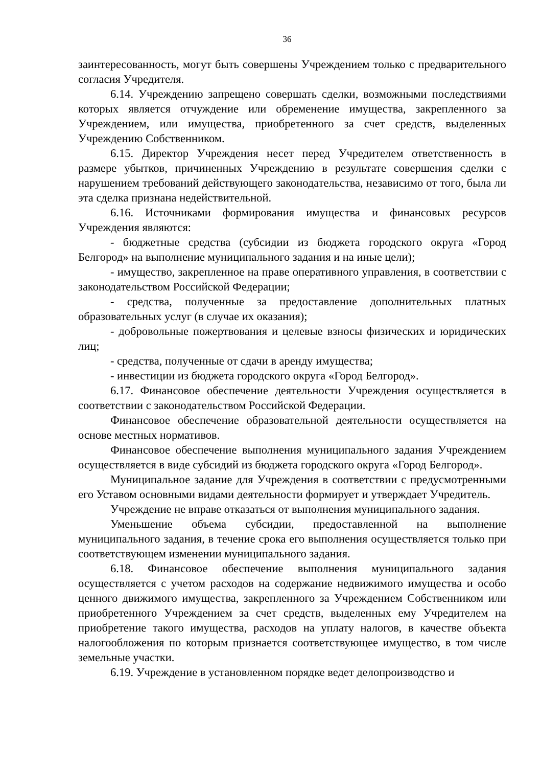36
заинтересованность, могут быть совершены Учреждением только с предварительного согласия Учредителя.
6.14. Учреждению запрещено совершать сделки, возможными последствиями которых является отчуждение или обременение имущества, закрепленного за Учреждением, или имущества, приобретенного за счет средств, выделенных Учреждению Собственником.
6.15. Директор Учреждения несет перед Учредителем ответственность в размере убытков, причиненных Учреждению в результате совершения сделки с нарушением требований действующего законодательства, независимо от того, была ли эта сделка признана недействительной.
6.16. Источниками формирования имущества и финансовых ресурсов Учреждения являются:
- бюджетные средства (субсидии из бюджета городского округа «Город Белгород» на выполнение муниципального задания и на иные цели);
- имущество, закрепленное на праве оперативного управления, в соответствии с законодательством Российской Федерации;
- средства, полученные за предоставление дополнительных платных образовательных услуг (в случае их оказания);
- добровольные пожертвования и целевые взносы физических и юридических лиц;
- средства, полученные от сдачи в аренду имущества;
- инвестиции из бюджета городского округа «Город Белгород».
6.17. Финансовое обеспечение деятельности Учреждения осуществляется в соответствии с законодательством Российской Федерации.
Финансовое обеспечение образовательной деятельности осуществляется на основе местных нормативов.
Финансовое обеспечение выполнения муниципального задания Учреждением осуществляется в виде субсидий из бюджета городского округа «Город Белгород».
Муниципальное задание для Учреждения в соответствии с предусмотренными его Уставом основными видами деятельности формирует и утверждает Учредитель.
Учреждение не вправе отказаться от выполнения муниципального задания.
Уменьшение объема субсидии, предоставленной на выполнение муниципального задания, в течение срока его выполнения осуществляется только при соответствующем изменении муниципального задания.
6.18. Финансовое обеспечение выполнения муниципального задания осуществляется с учетом расходов на содержание недвижимого имущества и особо ценного движимого имущества, закрепленного за Учреждением Собственником или приобретенного Учреждением за счет средств, выделенных ему Учредителем на приобретение такого имущества, расходов на уплату налогов, в качестве объекта налогообложения по которым признается соответствующее имущество, в том числе земельные участки.
6.19. Учреждение в установленном порядке ведет делопроизводство и